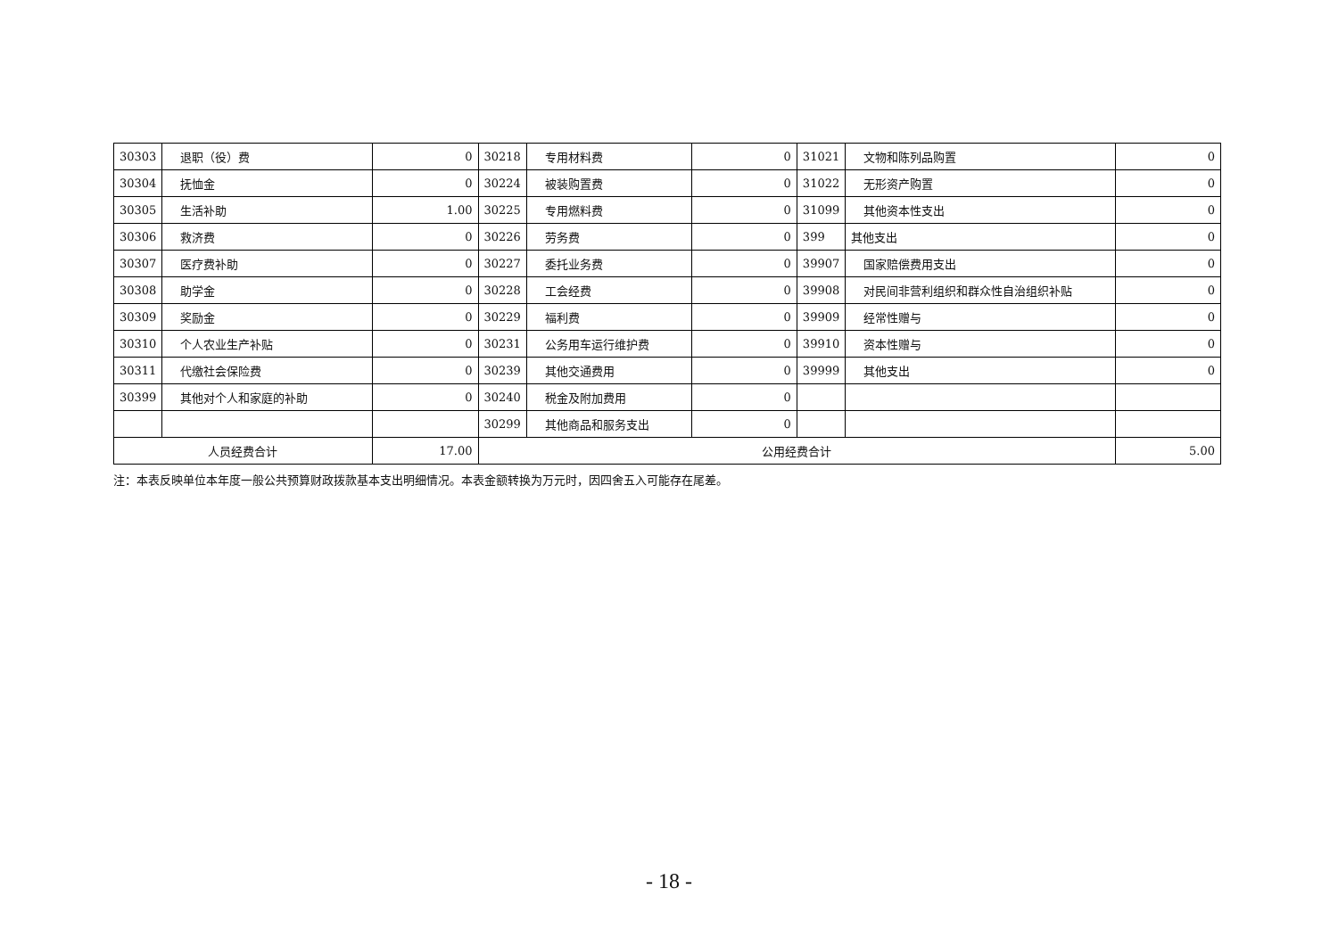| 30303 | 退职（役）费 | 0 | 30218 | 专用材料费 | 0 | 31021 | 文物和陈列品购置 | 0 |
| 30304 | 抚恤金 | 0 | 30224 | 被装购置费 | 0 | 31022 | 无形资产购置 | 0 |
| 30305 | 生活补助 | 1.00 | 30225 | 专用燃料费 | 0 | 31099 | 其他资本性支出 | 0 |
| 30306 | 救济费 | 0 | 30226 | 劳务费 | 0 | 399 | 其他支出 | 0 |
| 30307 | 医疗费补助 | 0 | 30227 | 委托业务费 | 0 | 39907 | 国家赔偿费用支出 | 0 |
| 30308 | 助学金 | 0 | 30228 | 工会经费 | 0 | 39908 | 对民间非营利组织和群众性自治组织补贴 | 0 |
| 30309 | 奖励金 | 0 | 30229 | 福利费 | 0 | 39909 | 经常性赠与 | 0 |
| 30310 | 个人农业生产补贴 | 0 | 30231 | 公务用车运行维护费 | 0 | 39910 | 资本性赠与 | 0 |
| 30311 | 代缴社会保险费 | 0 | 30239 | 其他交通费用 | 0 | 39999 | 其他支出 | 0 |
| 30399 | 其他对个人和家庭的补助 | 0 | 30240 | 税金及附加费用 | 0 | | | |
| | | | 30299 | 其他商品和服务支出 | 0 | | | |
| 人员经费合计 | | 17.00 | 公用经费合计 | | | | | 5.00 |
注：本表反映单位本年度一般公共预算财政拨款基本支出明细情况。本表金额转换为万元时，因四舍五入可能存在尾差。
- 18 -